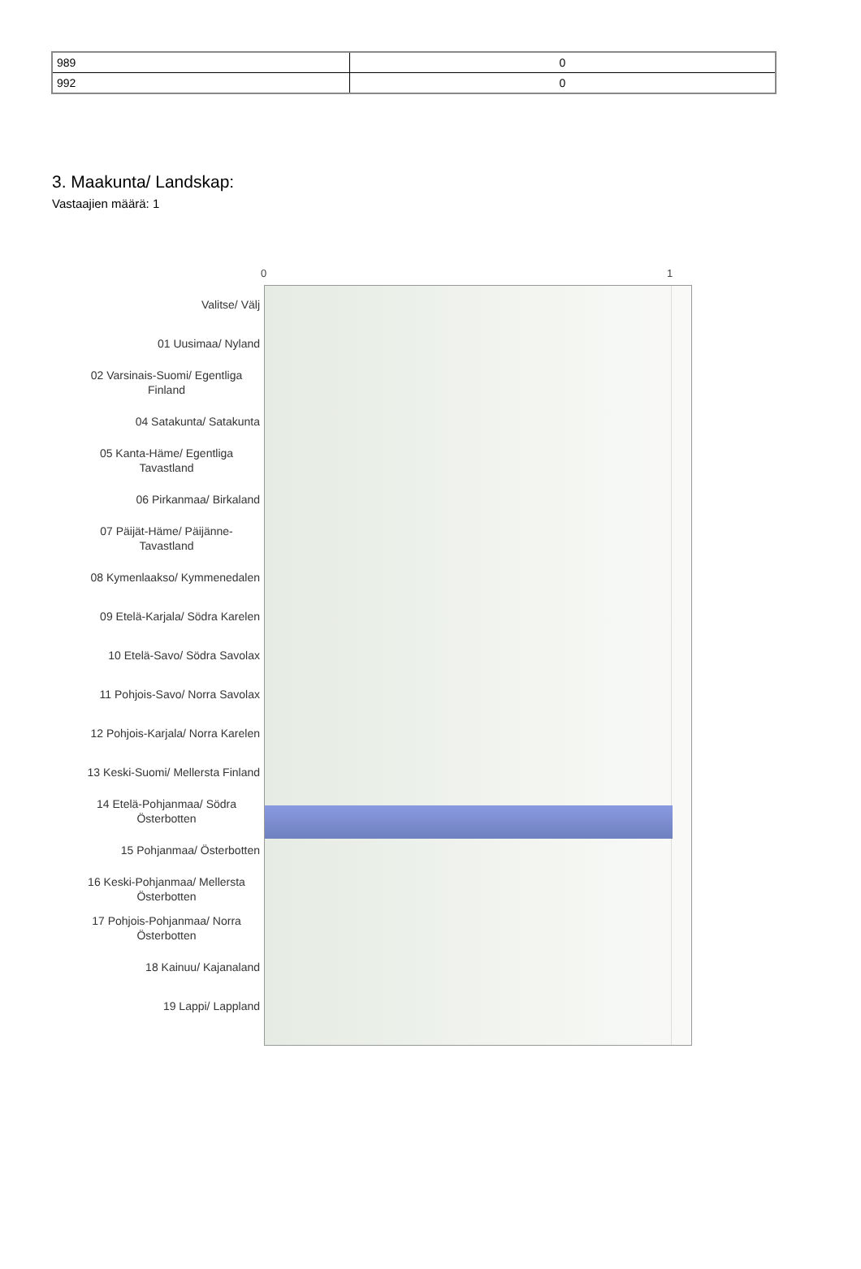| 989 | 0 |
| 992 | 0 |
3. Maakunta/ Landskap:
Vastaajien määrä: 1
0 1
Valitse/ Välj
01 Uusimaa/ Nyland
02 Varsinais-Suomi/ Egentliga Finland
04 Satakunta/ Satakunta
05 Kanta-Häme/ Egentliga Tavastland
06 Pirkanmaa/ Birkaland
07 Päijät-Häme/ Päijänne-Tavastland
08 Kymenlaakso/ Kymmenedalen
09 Etelä-Karjala/ Södra Karelen
10 Etelä-Savo/ Södra Savolax
11 Pohjois-Savo/ Norra Savolax
12 Pohjois-Karjala/ Norra Karelen
13 Keski-Suomi/ Mellersta Finland
14 Etelä-Pohjanmaa/ Södra Österbotten
15 Pohjanmaa/ Österbotten
16 Keski-Pohjanmaa/ Mellersta Österbotten
17 Pohjois-Pohjanmaa/ Norra Österbotten
18 Kainuu/ Kajanaland
19 Lappi/ Lappland